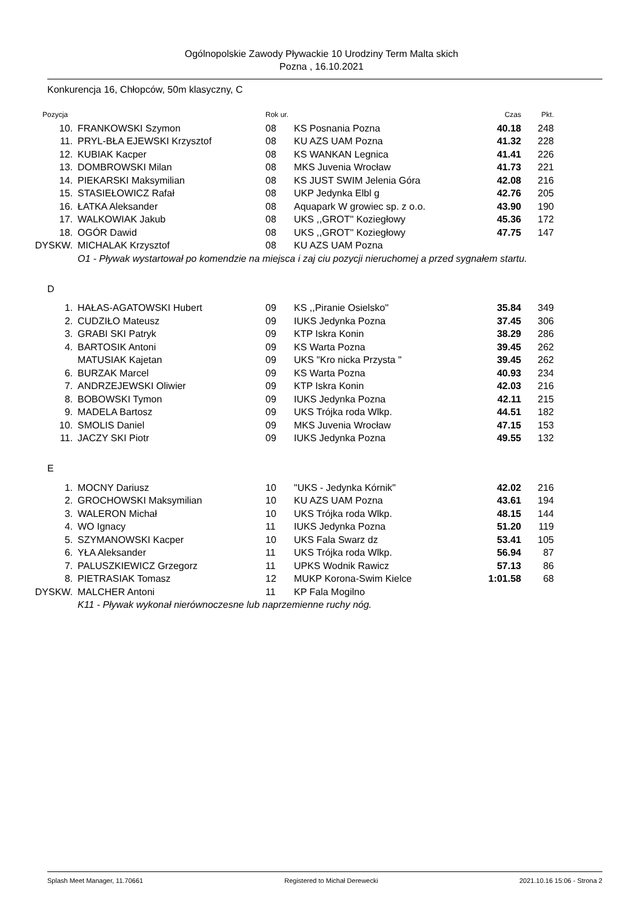Ogólnopolskie Zawody Pływackie 10 Urodziny Term Malta skich
Pozna , 16.10.2021
Konkurencja 16, Chłopców, 50m klasyczny, C
| Pozycja | | Rok ur. | | Czas | Pkt. |
| --- | --- | --- | --- | --- | --- |
| 10. | FRANKOWSKI Szymon | 08 | KS Posnania Pozna | 40.18 | 248 |
| 11. | PRYL-BŁA EJEWSKI Krzysztof | 08 | KU AZS UAM Pozna | 41.32 | 228 |
| 12. | KUBIAK Kacper | 08 | KS WANKAN Legnica | 41.41 | 226 |
| 13. | DOMBROWSKI Milan | 08 | MKS Juvenia Wrocław | 41.73 | 221 |
| 14. | PIEKARSKI Maksymilian | 08 | KS JUST SWIM Jelenia Góra | 42.08 | 216 |
| 15. | STASIEŁOWICZ Rafał | 08 | UKP Jedynka Elbl g | 42.76 | 205 |
| 16. | ŁATKA Aleksander | 08 | Aquapark W growiec sp. z o.o. | 43.90 | 190 |
| 17. | WALKOWIAK Jakub | 08 | UKS ,,GROT'' Koziegłowy | 45.36 | 172 |
| 18. | OGÓR Dawid | 08 | UKS ,,GROT'' Koziegłowy | 47.75 | 147 |
| DYSKW. | MICHALAK Krzysztof | 08 | KU AZS UAM Pozna | | |
| | O1 - Pływak wystartował po komendzie na miejsca i zaj ciu pozycji nieruchomej a przed sygnałem startu. | | | | |
D
| 1. | HAŁAS-AGATOWSKI Hubert | 09 | KS ,,Piranie Osielsko'' | 35.84 | 349 |
| 2. | CUDZIŁO Mateusz | 09 | IUKS Jedynka Pozna | 37.45 | 306 |
| 3. | GRABI SKI Patryk | 09 | KTP Iskra Konin | 38.29 | 286 |
| 4. | BARTOSIK Antoni | 09 | KS Warta Pozna | 39.45 | 262 |
| | MATUSIAK Kajetan | 09 | UKS "Kro nicka Przysta " | 39.45 | 262 |
| 6. | BURZAK Marcel | 09 | KS Warta Pozna | 40.93 | 234 |
| 7. | ANDRZEJEWSKI Oliwier | 09 | KTP Iskra Konin | 42.03 | 216 |
| 8. | BOBOWSKI Tymon | 09 | IUKS Jedynka Pozna | 42.11 | 215 |
| 9. | MADELA Bartosz | 09 | UKS Trójka roda Wlkp. | 44.51 | 182 |
| 10. | SMOLIS Daniel | 09 | MKS Juvenia Wrocław | 47.15 | 153 |
| 11. | JACZY SKI Piotr | 09 | IUKS Jedynka Pozna | 49.55 | 132 |
E
| 1. | MOCNY Dariusz | 10 | "UKS - Jedynka Kórnik" | 42.02 | 216 |
| 2. | GROCHOWSKI Maksymilian | 10 | KU AZS UAM Pozna | 43.61 | 194 |
| 3. | WALERON Michał | 10 | UKS Trójka roda Wlkp. | 48.15 | 144 |
| 4. | WO Ignacy | 11 | IUKS Jedynka Pozna | 51.20 | 119 |
| 5. | SZYMANOWSKI Kacper | 10 | UKS Fala Swarz dz | 53.41 | 105 |
| 6. | YŁA Aleksander | 11 | UKS Trójka roda Wlkp. | 56.94 | 87 |
| 7. | PALUSZKIEWICZ Grzegorz | 11 | UPKS Wodnik Rawicz | 57.13 | 86 |
| 8. | PIETRASIAK Tomasz | 12 | MUKP Korona-Swim Kielce | 1:01.58 | 68 |
| DYSKW. | MALCHER Antoni | 11 | KP Fala Mogilno | | |
| | K11 - Pływak wykonał nierównoczesne lub naprzemienne ruchy nóg. | | | | |
Splash Meet Manager, 11.70661 Registered to Michał Derewecki 2021.10.16 15:06 - Strona 2